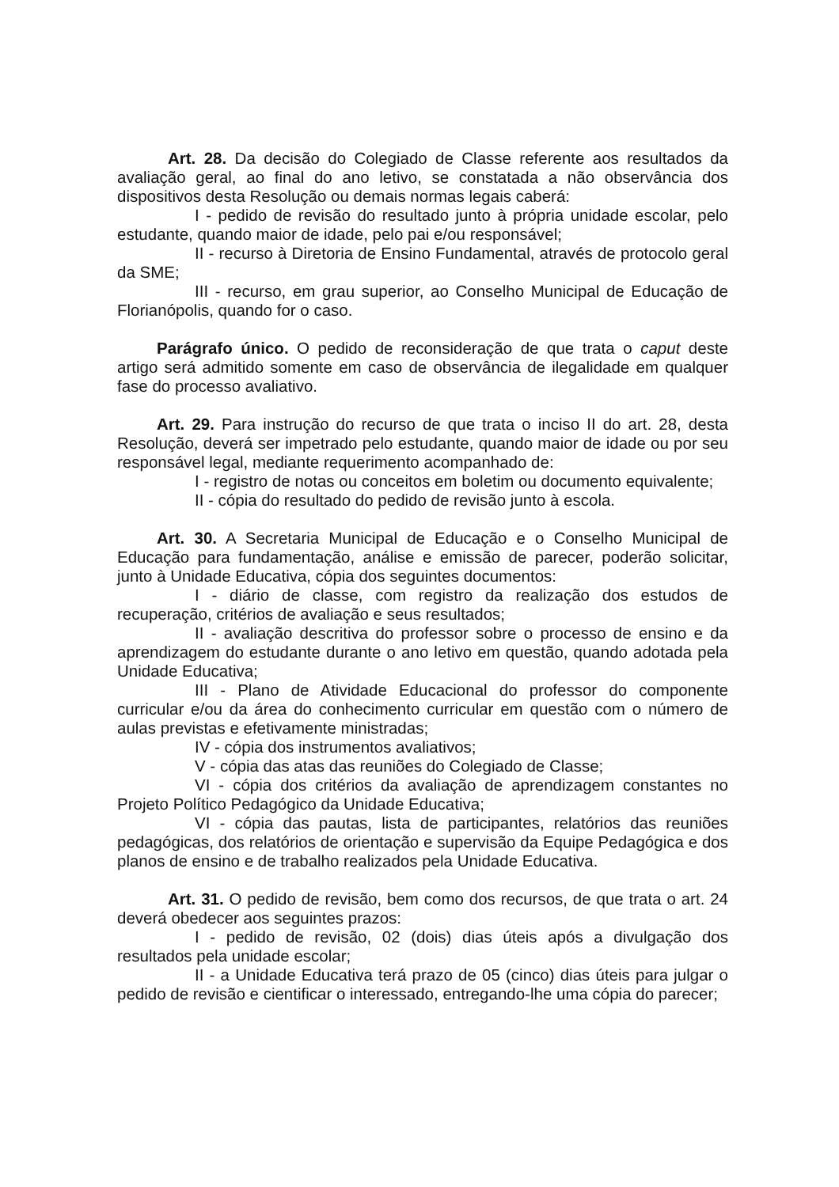Art. 28. Da decisão do Colegiado de Classe referente aos resultados da avaliação geral, ao final do ano letivo, se constatada a não observância dos dispositivos desta Resolução ou demais normas legais caberá:
I - pedido de revisão do resultado junto à própria unidade escolar, pelo estudante, quando maior de idade, pelo pai e/ou responsável;
II - recurso à Diretoria de Ensino Fundamental, através de protocolo geral da SME;
III - recurso, em grau superior, ao Conselho Municipal de Educação de Florianópolis, quando for o caso.
Parágrafo único. O pedido de reconsideração de que trata o caput deste artigo será admitido somente em caso de observância de ilegalidade em qualquer fase do processo avaliativo.
Art. 29. Para instrução do recurso de que trata o inciso II do art. 28, desta Resolução, deverá ser impetrado pelo estudante, quando maior de idade ou por seu responsável legal, mediante requerimento acompanhado de:
I - registro de notas ou conceitos em boletim ou documento equivalente;
II - cópia do resultado do pedido de revisão junto à escola.
Art. 30. A Secretaria Municipal de Educação e o Conselho Municipal de Educação para fundamentação, análise e emissão de parecer, poderão solicitar, junto à Unidade Educativa, cópia dos seguintes documentos:
I - diário de classe, com registro da realização dos estudos de recuperação, critérios de avaliação e seus resultados;
II - avaliação descritiva do professor sobre o processo de ensino e da aprendizagem do estudante durante o ano letivo em questão, quando adotada pela Unidade Educativa;
III - Plano de Atividade Educacional do professor do componente curricular e/ou da área do conhecimento curricular em questão com o número de aulas previstas e efetivamente ministradas;
IV - cópia dos instrumentos avaliativos;
V - cópia das atas das reuniões do Colegiado de Classe;
VI - cópia dos critérios da avaliação de aprendizagem constantes no Projeto Político Pedagógico da Unidade Educativa;
VI - cópia das pautas, lista de participantes, relatórios das reuniões pedagógicas, dos relatórios de orientação e supervisão da Equipe Pedagógica e dos planos de ensino e de trabalho realizados pela Unidade Educativa.
Art. 31. O pedido de revisão, bem como dos recursos, de que trata o art. 24 deverá obedecer aos seguintes prazos:
I - pedido de revisão, 02 (dois) dias úteis após a divulgação dos resultados pela unidade escolar;
II - a Unidade Educativa terá prazo de 05 (cinco) dias úteis para julgar o pedido de revisão e cientificar o interessado, entregando-lhe uma cópia do parecer;